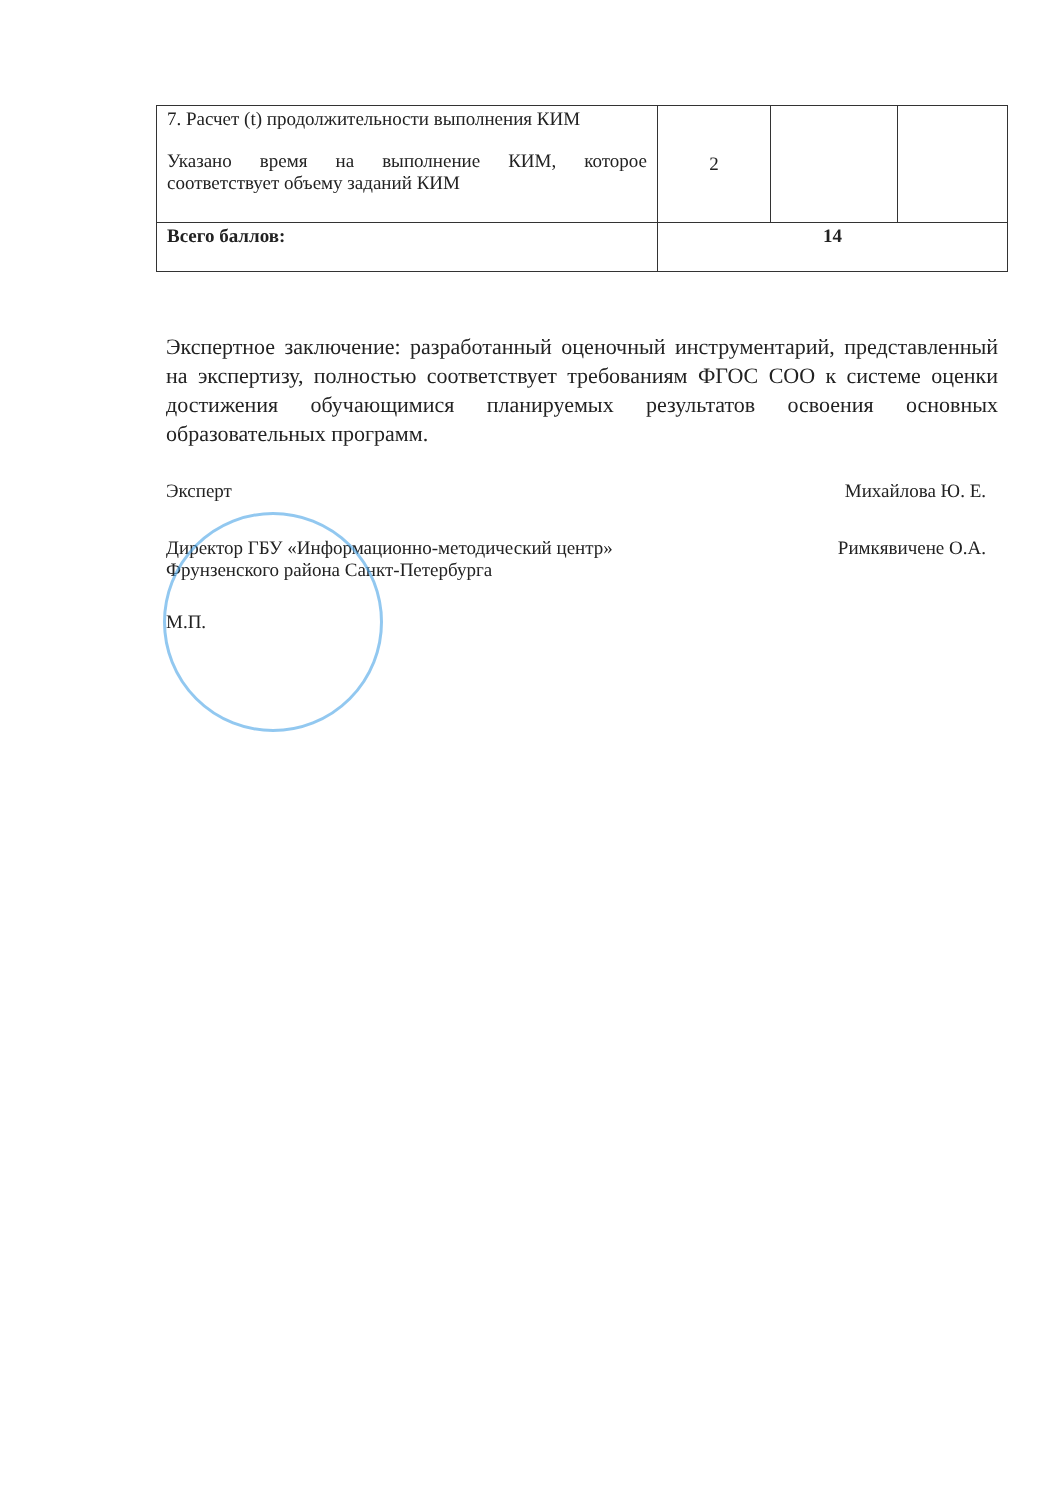| 7. Расчет (t) продолжительности выполнения КИМ Указано время на выполнение КИМ, которое соответствует объему заданий КИМ | 2 | | |
| Всего баллов: | 14 | | |
Экспертное заключение: разработанный оценочный инструментарий, представленный на экспертизу, полностью соответствует требованиям ФГОС СОО к системе оценки достижения обучающимися планируемых результатов освоения основных образовательных программ.
Эксперт Михайлова Ю. Е.
Директор ГБУ «Информационно-методический центр»
Фрунзенского района Санкт-Петербурга Римкявичене О.А.
М.П.